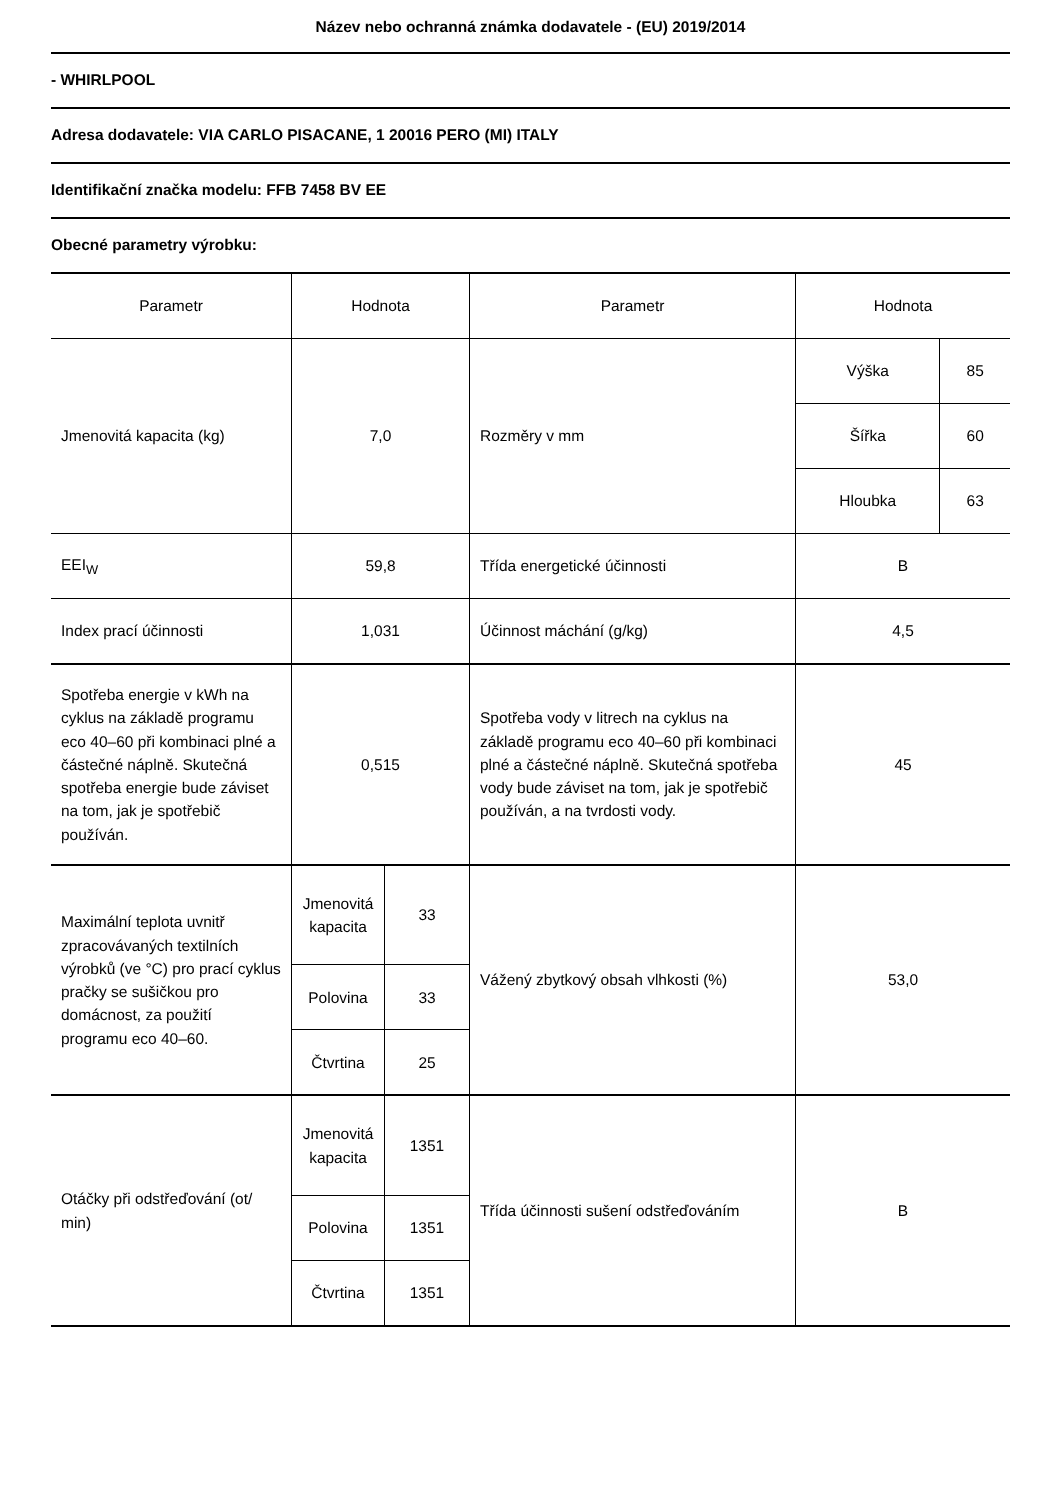Název nebo ochranná známka dodavatele - (EU) 2019/2014
- WHIRLPOOL
Adresa dodavatele: VIA CARLO PISACANE, 1 20016 PERO (MI) ITALY
Identifikační značka modelu: FFB 7458 BV EE
Obecné parametry výrobku:
| Parametr | Hodnota | | Parametr | Hodnota | |
| Jmenovitá kapacita (kg) | 7,0 | | Rozměry v mm | Výška | 85 |
| | | | | Šířka | 60 |
| | | | | Hloubka | 63 |
| EEI<sub>W</sub> | 59,8 | | Třída energetické účinnosti | B | |
| Index prací účinnosti | 1,031 | | Účinnost máchání (g/kg) | 4,5 | |
| Spotřeba energie v kWh na cyklus na základě programu eco 40–60 při kombinaci plné a částečné náplně. Skutečná spotřeba energie bude záviset na tom, jak je spotřebič používán. | 0,515 | | Spotřeba vody v litrech na cyklus na základě programu eco 40–60 při kombinaci plné a částečné náplně. Skutečná spotřeba vody bude záviset na tom, jak je spotřebič používán, a na tvrdosti vody. | 45 | |
| Maximální teplota uvnitř zpracovávaných textilních výrobků (ve °C) pro prací cyklus pračky se sušičkou pro domácnost, za použití programu eco 40–60. | Jmenovitá kapacita | 33 | Vážený zbytkový obsah vlhkosti (%) | 53,0 | |
| | Polovina | 33 | | | |
| | Čtvrtina | 25 | | | |
| Otáčky při odstřeďování (ot/ min) | Jmenovitá kapacita | 1351 | Třída účinnosti sušení odstřeďováním | B | |
| | Polovina | 1351 | | | |
| | Čtvrtina | 1351 | | | |